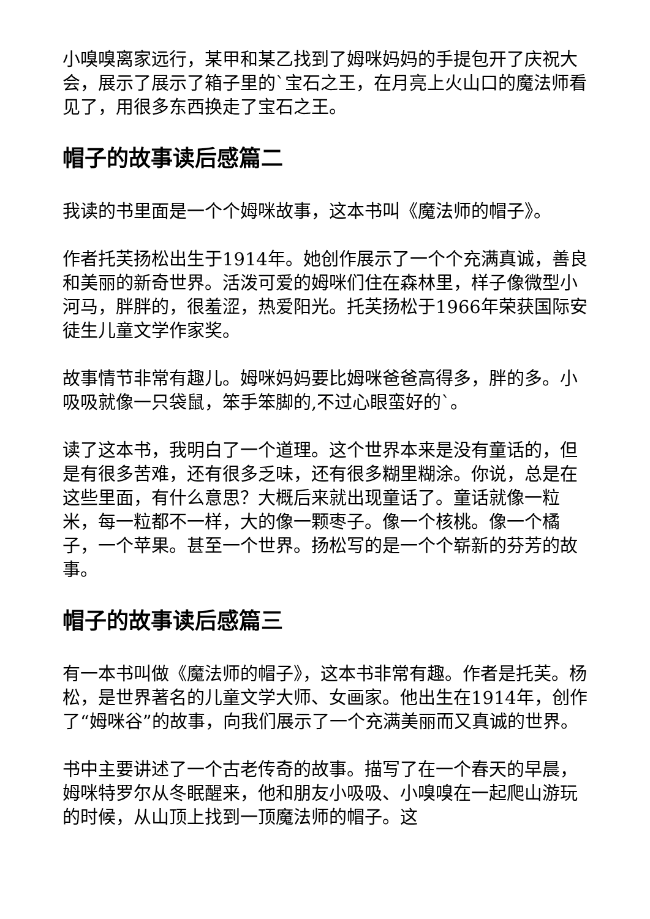小嗅嗅离家远行，某甲和某乙找到了姆咪妈妈的手提包开了庆祝大会，展示了展示了箱子里的`宝石之王，在月亮上火山口的魔法师看见了，用很多东西换走了宝石之王。
帽子的故事读后感篇二
我读的书里面是一个个姆咪故事，这本书叫《魔法师的帽子》。
作者托芙扬松出生于1914年。她创作展示了一个个充满真诚，善良和美丽的新奇世界。活泼可爱的姆咪们住在森林里，样子像微型小河马，胖胖的，很羞涩，热爱阳光。托芙扬松于1966年荣获国际安徒生儿童文学作家奖。
故事情节非常有趣儿。姆咪妈妈要比姆咪爸爸高得多，胖的多。小吸吸就像一只袋鼠，笨手笨脚的,不过心眼蛮好的`。
读了这本书，我明白了一个道理。这个世界本来是没有童话的，但是有很多苦难，还有很多乏味，还有很多糊里糊涂。你说，总是在这些里面，有什么意思？大概后来就出现童话了。童话就像一粒米，每一粒都不一样，大的像一颗枣子。像一个核桃。像一个橘子，一个苹果。甚至一个世界。扬松写的是一个个崭新的芬芳的故事。
帽子的故事读后感篇三
有一本书叫做《魔法师的帽子》，这本书非常有趣。作者是托芙。杨松，是世界著名的儿童文学大师、女画家。他出生在1914年，创作了“姆咪谷”的故事，向我们展示了一个充满美丽而又真诚的世界。
书中主要讲述了一个古老传奇的故事。描写了在一个春天的早晨，姆咪特罗尔从冬眠醒来，他和朋友小吸吸、小嗅嗅在一起爬山游玩的时候，从山顶上找到一顶魔法师的帽子。这